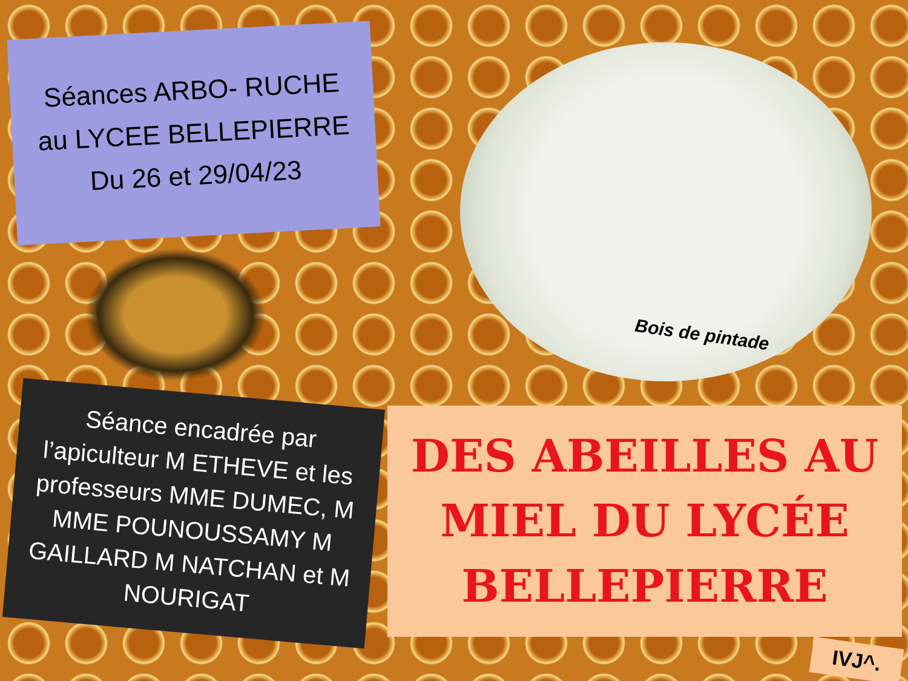Séances ARBO- RUCHE
au LYCEE BELLEPIERRE
Du 26 et 29/04/23
Séance encadrée par l’apiculteur M ETHEVE et les professeurs MME DUMEC, M MME POUNOUSSAMY M GAILLARD M NATCHAN et M NOURIGAT
Bois de pintade
DES ABEILLES AU MIEL DU LYCÉE BELLEPIERRE
IVJ^.